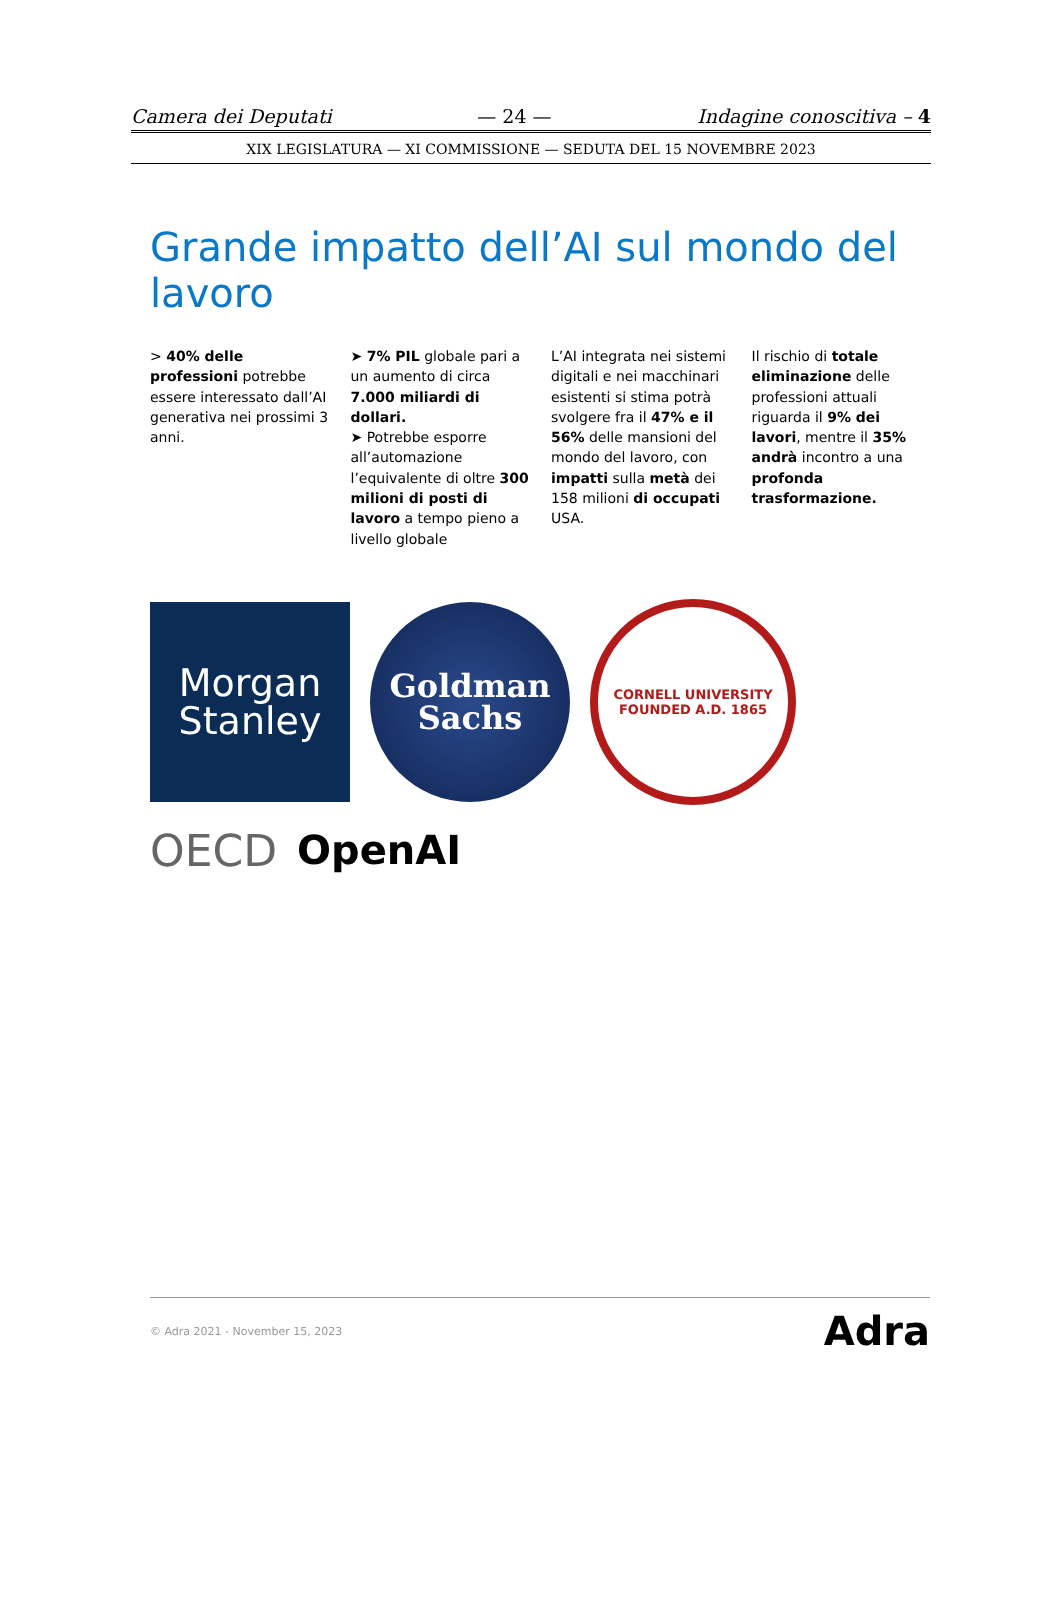Camera dei Deputati — 24 — Indagine conoscitiva – 4
XIX LEGISLATURA — XI COMMISSIONE — SEDUTA DEL 15 NOVEMBRE 2023
Grande impatto dell’AI sul mondo del lavoro
> 40% delle professioni potrebbe essere interessato dall’AI generativa nei prossimi 3 anni.
➤ 7% PIL globale pari a un aumento di circa 7.000 miliardi di dollari.
➤ Potrebbe esporre all’automazione l’equivalente di oltre 300 milioni di posti di lavoro a tempo pieno a livello globale
L’AI integrata nei sistemi digitali e nei macchinari esistenti si stima potrà svolgere fra il 47% e il 56% delle mansioni del mondo del lavoro, con impatti sulla metà dei 158 milioni di occupati USA.
Il rischio di totale eliminazione delle professioni attuali riguarda il 9% dei lavori, mentre il 35% andrà incontro a una profonda trasformazione.
Morgan
Stanley
Goldman
Sachs
CORNELL UNIVERSITY
FOUNDED A.D. 1865
OECD
OpenAI
© Adra 2021 - November 15, 2023 Adra